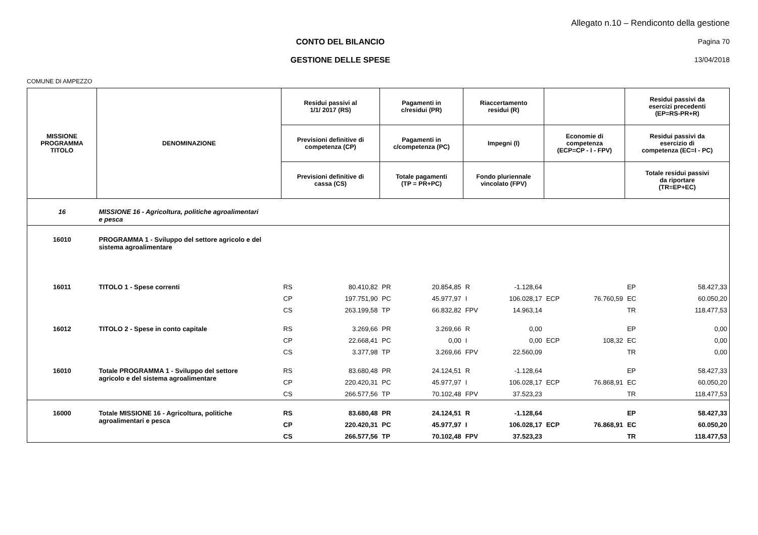Allegato n.10 – Rendiconto della gestione
CONTO DEL BILANCIO Pagina 70
GESTIONE DELLE SPESE 13/04/2018
COMUNE DI AMPEZZO
| MISSIONE PROGRAMMA TITOLO | DENOMINAZIONE | Residui passivi al 1/1/ 2017 (RS) | | Pagamenti in c/residui (PR) | | Riaccertamento residui (R) | | | | Residui passivi da esercizi precedenti (EP=RS-PR+R) | |
| --- | --- | --- | --- | --- | --- | --- | --- | --- | --- | --- | --- |
| | | Previsioni definitive di competenza (CP) | | Pagamenti in c/competenza (PC) | | Impegni (I) | | Economie di competenza (ECP=CP - I - FPV) | | Residui passivi da esercizio di competenza (EC=I - PC) | |
| | | Previsioni definitive di cassa (CS) | | Totale pagamenti (TP = PR+PC) | | Fondo pluriennale vincolato (FPV) | | | | Totale residui passivi da riportare (TR=EP+EC) | |
| 16 | MISSIONE 16 - Agricoltura, politiche agroalimentari e pesca | | | | | | | | | | |
| 16010 | PROGRAMMA 1 - Sviluppo del settore agricolo e del sistema agroalimentare | | | | | | | | | | |
| 16011 | TITOLO 1 - Spese correnti | RS | 80.410,82 | PR | 20.854,85 | R | -1.128,64 | | | EP | 58.427,33 |
| | | CP | 197.751,90 | PC | 45.977,97 | I | 106.028,17 | ECP | 76.760,59 | EC | 60.050,20 |
| | | CS | 263.199,58 | TP | 66.832,82 | FPV | 14.963,14 | | | TR | 118.477,53 |
| 16012 | TITOLO 2 - Spese in conto capitale | RS | 3.269,66 | PR | 3.269,66 | R | 0,00 | | | EP | 0,00 |
| | | CP | 22.668,41 | PC | 0,00 | I | 0,00 | ECP | 108,32 | EC | 0,00 |
| | | CS | 3.377,98 | TP | 3.269,66 | FPV | 22.560,09 | | | TR | 0,00 |
| 16010 | Totale PROGRAMMA 1 - Sviluppo del settore agricolo e del sistema agroalimentare | RS | 83.680,48 | PR | 24.124,51 | R | -1.128,64 | | | EP | 58.427,33 |
| | | CP | 220.420,31 | PC | 45.977,97 | I | 106.028,17 | ECP | 76.868,91 | EC | 60.050,20 |
| | | CS | 266.577,56 | TP | 70.102,48 | FPV | 37.523,23 | | | TR | 118.477,53 |
| 16000 | Totale MISSIONE 16 - Agricoltura, politiche agroalimentari e pesca | RS | 83.680,48 | PR | 24.124,51 | R | -1.128,64 | | | EP | 58.427,33 |
| | | CP | 220.420,31 | PC | 45.977,97 | I | 106.028,17 | ECP | 76.868,91 | EC | 60.050,20 |
| | | CS | 266.577,56 | TP | 70.102,48 | FPV | 37.523,23 | | | TR | 118.477,53 |